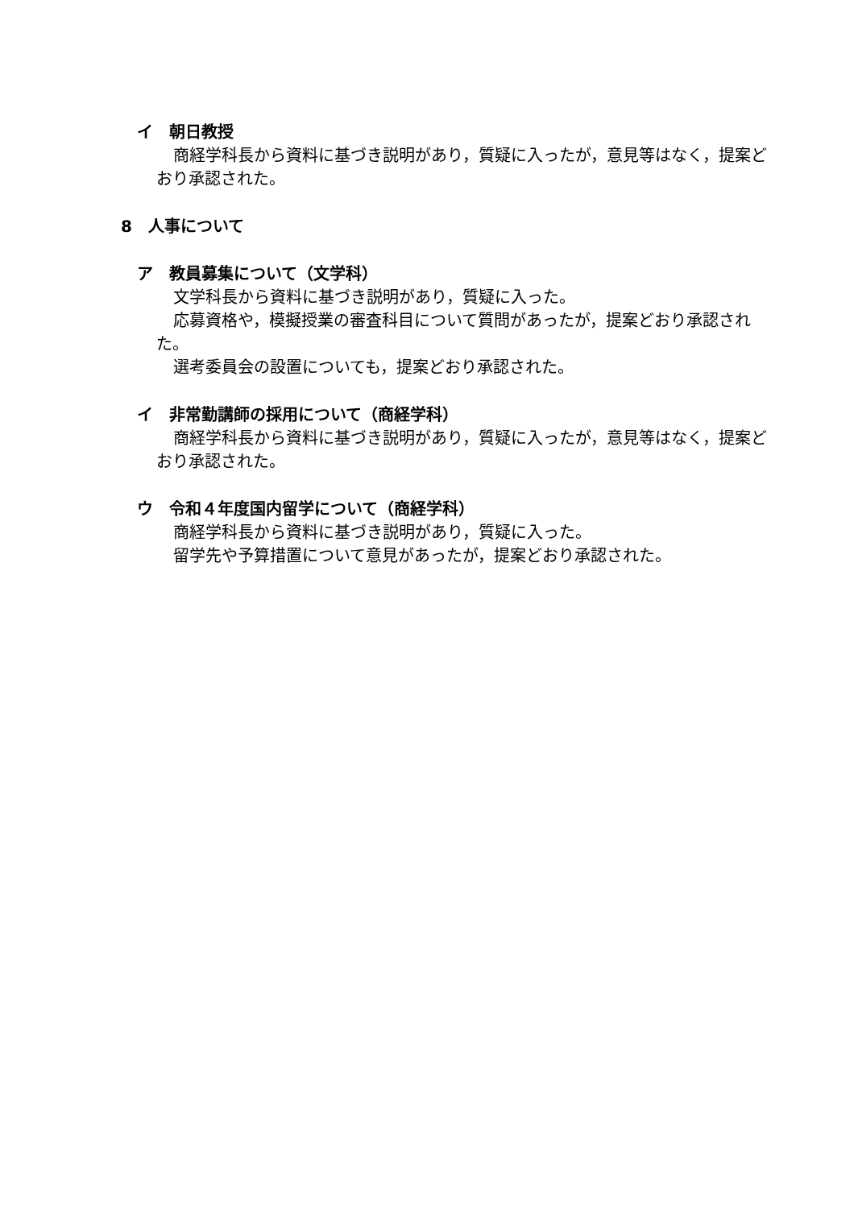イ　朝日教授
商経学科長から資料に基づき説明があり，質疑に入ったが，意見等はなく，提案どおり承認された。
8　人事について
ア　教員募集について（文学科）
文学科長から資料に基づき説明があり，質疑に入った。
応募資格や，模擬授業の審査科目について質問があったが，提案どおり承認された。
選考委員会の設置についても，提案どおり承認された。
イ　非常勤講師の採用について（商経学科）
商経学科長から資料に基づき説明があり，質疑に入ったが，意見等はなく，提案どおり承認された。
ウ　令和４年度国内留学について（商経学科）
商経学科長から資料に基づき説明があり，質疑に入った。
留学先や予算措置について意見があったが，提案どおり承認された。